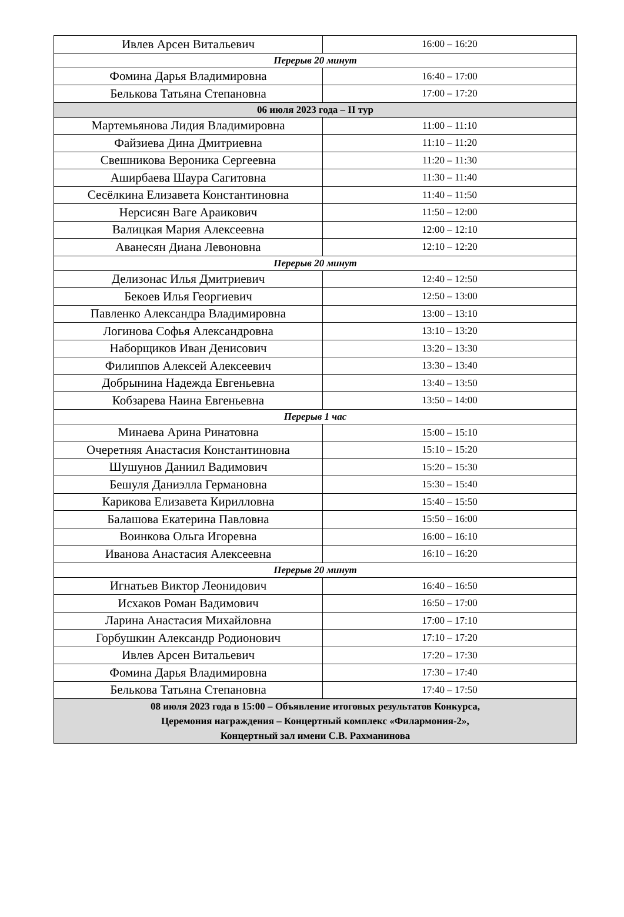| Ивлев Арсен Витальевич | 16:00 – 16:20 |
| Перерыв 20 минут | |
| Фомина Дарья Владимировна | 16:40 – 17:00 |
| Белькова Татьяна Степановна | 17:00 – 17:20 |
| 06 июля 2023 года – II тур | |
| Мартемьянова Лидия Владимировна | 11:00 – 11:10 |
| Файзиева Дина Дмитриевна | 11:10 – 11:20 |
| Свешникова Вероника Сергеевна | 11:20 – 11:30 |
| Аширбаева Шаура Сагитовна | 11:30 – 11:40 |
| Сесёлкина Елизавета Константиновна | 11:40 – 11:50 |
| Нерсисян Ваге Араикович | 11:50 – 12:00 |
| Валицкая Мария Алексеевна | 12:00 – 12:10 |
| Аванесян Диана Левоновна | 12:10 – 12:20 |
| Перерыв 20 минут | |
| Делизонас Илья Дмитриевич | 12:40 – 12:50 |
| Бекоев Илья Георгиевич | 12:50 – 13:00 |
| Павленко Александра Владимировна | 13:00 – 13:10 |
| Логинова Софья Александровна | 13:10 – 13:20 |
| Наборщиков Иван Денисович | 13:20 – 13:30 |
| Филиппов Алексей Алексеевич | 13:30 – 13:40 |
| Добрынина Надежда Евгеньевна | 13:40 – 13:50 |
| Кобзарева Наина Евгеньевна | 13:50 – 14:00 |
| Перерыв 1 час | |
| Минаева Арина Ринатовна | 15:00 – 15:10 |
| Очеретняя Анастасия Константиновна | 15:10 – 15:20 |
| Шушунов Даниил Вадимович | 15:20 – 15:30 |
| Бешуля Даниэлла Германовна | 15:30 – 15:40 |
| Карикова Елизавета Кирилловна | 15:40 – 15:50 |
| Балашова Екатерина Павловна | 15:50 – 16:00 |
| Воинкова Ольга Игоревна | 16:00 – 16:10 |
| Иванова Анастасия Алексеевна | 16:10 – 16:20 |
| Перерыв 20 минут | |
| Игнатьев Виктор Леонидович | 16:40 – 16:50 |
| Исхаков Роман Вадимович | 16:50 – 17:00 |
| Ларина Анастасия Михайловна | 17:00 – 17:10 |
| Горбушкин Александр Родионович | 17:10 – 17:20 |
| Ивлев Арсен Витальевич | 17:20 – 17:30 |
| Фомина Дарья Владимировна | 17:30 – 17:40 |
| Белькова Татьяна Степановна | 17:40 – 17:50 |
| 08 июля 2023 года в 15:00 – Объявление итоговых результатов Конкурса, Церемония награждения – Концертный комплекс «Филармония-2», Концертный зал имени С.В. Рахманинова | |